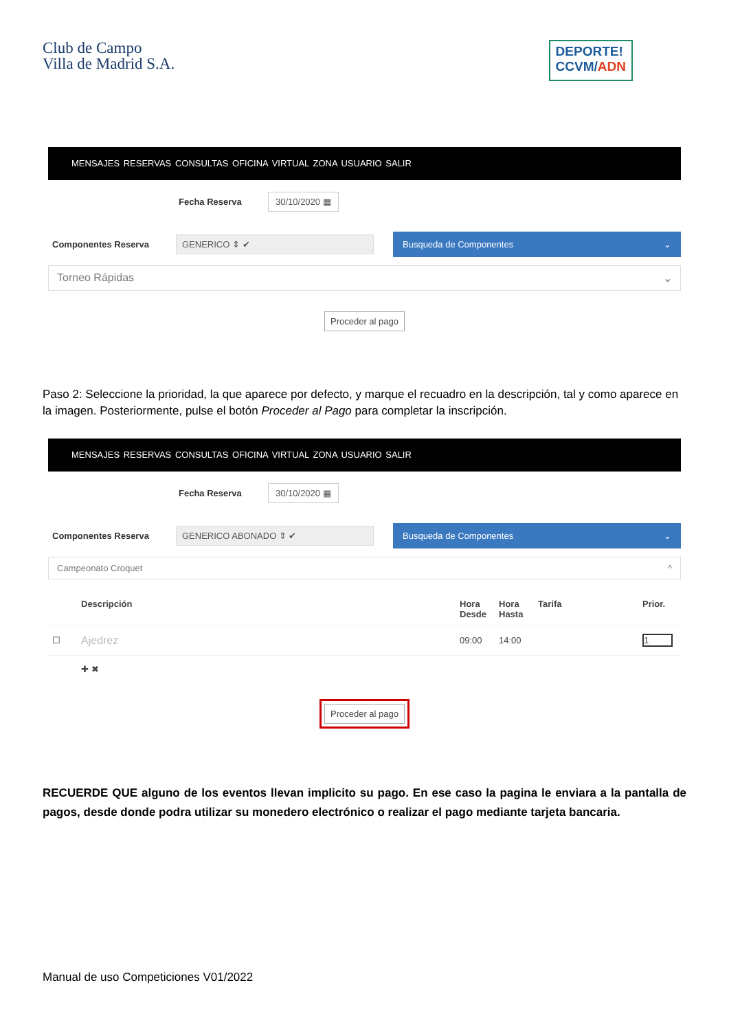Club de Campo
Villa de Madrid S.A.
DEPORTE!
CCVM/ADN
MENSAJES RESERVAS CONSULTAS OFICINA VIRTUAL ZONA USUARIO SALIR
Fecha Reserva 30/10/2020 ▦
Componentes Reserva GENERICO ⇕ ✔ Busqueda de Componentes ⌄
Torneo Rápidas ⌄
Proceder al pago
Paso 2: Seleccione la prioridad, la que aparece por defecto, y marque el recuadro en la descripción, tal y como aparece en la imagen. Posteriormente, pulse el botón Proceder al Pago para completar la inscripción.
MENSAJES RESERVAS CONSULTAS OFICINA VIRTUAL ZONA USUARIO SALIR
Fecha Reserva 30/10/2020 ▦
Componentes Reserva GENERICO ABONADO ⇕ ✔ Busqueda de Componentes ⌄
Campeonato Croquet ^
| | Descripción | Hora Desde | Hora Hasta | Tarifa | Prior. |
| --- | --- | --- | --- | --- | --- |
| ☐ | Ajedrez | 09:00 | 14:00 | | 1 |
| | ✚ ✖ | | | | |
Proceder al pago
RECUERDE QUE alguno de los eventos llevan implicito su pago. En ese caso la pagina le enviara a la pantalla de pagos, desde donde podra utilizar su monedero electrónico o realizar el pago mediante tarjeta bancaria.
Manual de uso Competiciones V01/2022